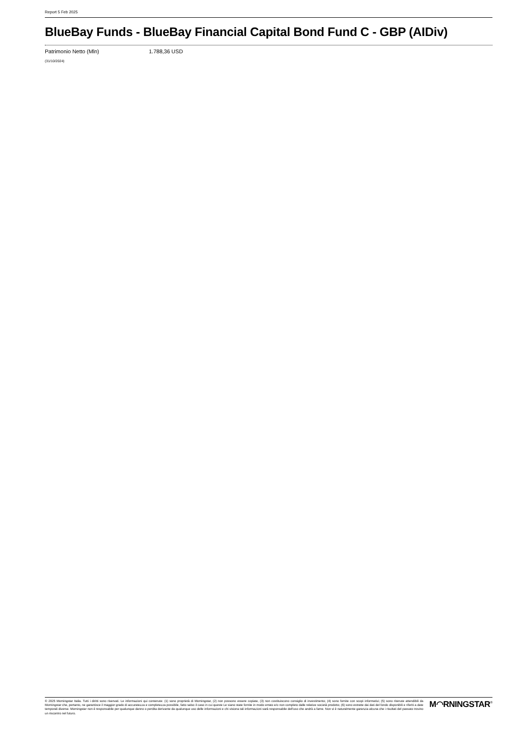Report 5 Feb 2025
BlueBay Funds - BlueBay Financial Capital Bond Fund C - GBP (AIDiv)
Patrimonio Netto (Mln) 1.788,36 USD
(31/10/2024)
© 2025 Morningstar Italia. Tutti i diritti sono riservati. Le informazioni qui contenute: (1) sono proprietà di Morningstar, (2) non possono essere copiate, (3) non costituiscono consiglio di investimento; (4) sono fornite con scopi informativi; (5) sono ritenute attendibili da Morningstar che, pertanto, ne garantisce il maggior grado di accuratezza e completezza possibile, fatto salvo il caso in cui queste Le siano state fornite in modo errato e/o non completo dalle relative società prodotto; (6) sono estratte dai dati del fondo disponibili e riferiti a date temporali diverse. Morningstar non è responsabile per qualunque danno o perdita derivante da qualunque uso delle informazioni e chi visiona tali informazioni sarà responsabile dell'uso che andrà a farne. Non vi è naturalmente garanzia alcuna che i risultati del passato trovino un riscontro nel futuro.
M◠RNINGSTAR<sup>®</sup>